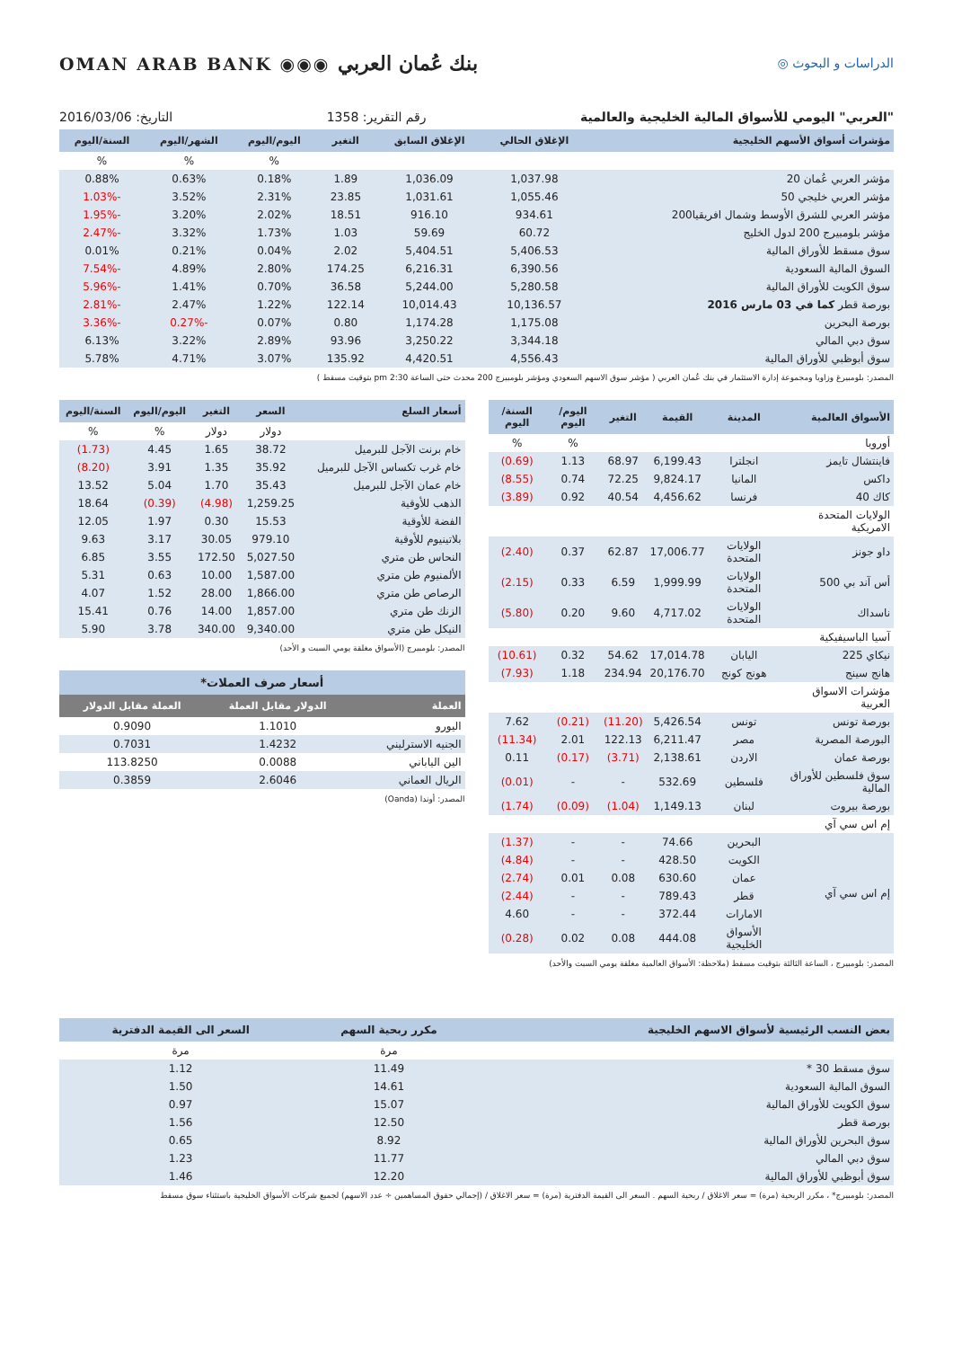OMAN ARAB BANK ◉◉◉ بنك عُمان العربي
◎ الدراسات و البحوث
التاريخ: 2016/03/06 رقم التقرير: 1358 "العربي" اليومي للأسواق المالية الخليجية والعالمية
| مؤشرات أسواق الأسهم الخليجية | الإغلاق الحالي | الإغلاق السابق | التغير | اليوم/اليوم | الشهر/اليوم | السنة/اليوم |
| --- | --- | --- | --- | --- | --- | --- |
| | | | | % | % | % |
| مؤشر العربي عُمان 20 | 1,037.98 | 1,036.09 | 1.89 | 0.18% | 0.63% | 0.88% |
| مؤشر العربي خليجي 50 | 1,055.46 | 1,031.61 | 23.85 | 2.31% | 3.52% | -1.03% |
| مؤشر العربي للشرق الأوسط وشمال افريقيا200 | 934.61 | 916.10 | 18.51 | 2.02% | 3.20% | -1.95% |
| مؤشر بلومبيرج 200 لدول الخليج | 60.72 | 59.69 | 1.03 | 1.73% | 3.32% | -2.47% |
| سوق مسقط للأوراق المالية | 5,406.53 | 5,404.51 | 2.02 | 0.04% | 0.21% | 0.01% |
| السوق المالية السعودية | 6,390.56 | 6,216.31 | 174.25 | 2.80% | 4.89% | -7.54% |
| سوق الكويت للأوراق المالية | 5,280.58 | 5,244.00 | 36.58 | 0.70% | 1.41% | -5.96% |
| بورصة قطر كما في 03 مارس 2016 | 10,136.57 | 10,014.43 | 122.14 | 1.22% | 2.47% | -2.81% |
| بورصة البحرين | 1,175.08 | 1,174.28 | 0.80 | 0.07% | -0.27% | -3.36% |
| سوق دبي المالي | 3,344.18 | 3,250.22 | 93.96 | 2.89% | 3.22% | 6.13% |
| سوق أبوظبي للأوراق المالية | 4,556.43 | 4,420.51 | 135.92 | 3.07% | 4.71% | 5.78% |
المصدر: بلومبيرغ وزاويا ومجموعة إدارة الاستثمار في بنك عُمان العربي ( مؤشر سوق الاسهم السعودي ومؤشر بلومبيرج 200 محدث حتى الساعة 2:30 pm بتوقيت مسقط )
| الأسواق العالمية | المدينة | القيمة | التغير | اليوم/اليوم | السنة/اليوم |
| --- | --- | --- | --- | --- | --- |
| أوروبا | | | | % | % |
| فاينتشال تايمز | انجلترا | 6,199.43 | 68.97 | 1.13 | (0.69) |
| داكس | المانيا | 9,824.17 | 72.25 | 0.74 | (8.55) |
| كاك 40 | فرنسا | 4,456.62 | 40.54 | 0.92 | (3.89) |
| الولايات المتحدة الامريكية | | | | | |
| داو جونز | الولايات المتحدة | 17,006.77 | 62.87 | 0.37 | (2.40) |
| أس آند بي 500 | الولايات المتحدة | 1,999.99 | 6.59 | 0.33 | (2.15) |
| ناسداك | الولايات المتحدة | 4,717.02 | 9.60 | 0.20 | (5.80) |
| آسيا الباسيفيكية | | | | | |
| نيكاي 225 | اليابان | 17,014.78 | 54.62 | 0.32 | (10.61) |
| هانج سينج | هونج كونج | 20,176.70 | 234.94 | 1.18 | (7.93) |
| مؤشرات الاسواق العربية | | | | | |
| بورصة تونس | تونس | 5,426.54 | (11.20) | (0.21) | 7.62 |
| البورصة المصرية | مصر | 6,211.47 | 122.13 | 2.01 | (11.34) |
| بورصة عمان | الاردن | 2,138.61 | (3.71) | (0.17) | 0.11 |
| سوق فلسطين للأوراق المالية | فلسطين | 532.69 | - | - | (0.01) |
| بورصة بيروت | لبنان | 1,149.13 | (1.04) | (0.09) | (1.74) |
| إم اس سي آي | | | | | |
| إم اس سي آي | البحرين | 74.66 | - | - | (1.37) |
| | الكويت | 428.50 | - | - | (4.84) |
| | عمان | 630.60 | 0.08 | 0.01 | (2.74) |
| | قطر | 789.43 | - | - | (2.44) |
| | الامارات | 372.44 | - | - | 4.60 |
| | الأسواق الخليجية | 444.08 | 0.08 | 0.02 | (0.28) |
المصدر: بلومبيرج ، الساعة الثالثة بتوقيت مسقط (ملاحظة: الأسواق العالمية مغلقة يومي السبت والأحد)
| أسعار السلع | السعر | التغير | اليوم/اليوم | السنة/اليوم |
| --- | --- | --- | --- | --- |
| | دولار | دولار | % | % |
| خام برنت الآجل للبرميل | 38.72 | 1.65 | 4.45 | (1.73) |
| خام غرب تكساس الآجل للبرميل | 35.92 | 1.35 | 3.91 | (8.20) |
| خام عمان الآجل للبرميل | 35.43 | 1.70 | 5.04 | 13.52 |
| الذهب للأوقية | 1,259.25 | (4.98) | (0.39) | 18.64 |
| الفضة للأوقية | 15.53 | 0.30 | 1.97 | 12.05 |
| بلاتينيوم للأوقية | 979.10 | 30.05 | 3.17 | 9.63 |
| النحاس طن متري | 5,027.50 | 172.50 | 3.55 | 6.85 |
| الألمنيوم طن متري | 1,587.00 | 10.00 | 0.63 | 5.31 |
| الرصاص طن متري | 1,866.00 | 28.00 | 1.52 | 4.07 |
| الزنك طن متري | 1,857.00 | 14.00 | 0.76 | 15.41 |
| النيكل طن متري | 9,340.00 | 340.00 | 3.78 | 5.90 |
المصدر: بلومبيرج (الأسواق مغلقة يومي السبت و الأحد)
| أسعار صرف العملات* | | |
| --- | --- | --- |
| العملة | الدولار مقابل العملة | العملة مقابل الدولار |
| اليورو | 1.1010 | 0.9090 |
| الجنيه الاسترليني | 1.4232 | 0.7031 |
| الين الياباني | 0.0088 | 113.8250 |
| الريال العماني | 2.6046 | 0.3859 |
المصدر: أوندا (Oanda)
| بعض النسب الرئيسية لأسواق الاسهم الخليجية | مكرر ربحية السهم | السعر الى القيمة الدفترية |
| --- | --- | --- |
| | مرة | مرة |
| سوق مسقط 30 * | 11.49 | 1.12 |
| السوق المالية السعودية | 14.61 | 1.50 |
| سوق الكويت للأوراق المالية | 15.07 | 0.97 |
| بورصة قطر | 12.50 | 1.56 |
| سوق البحرين للأوراق المالية | 8.92 | 0.65 |
| سوق دبي المالي | 11.77 | 1.23 |
| سوق أبوظبي للأوراق المالية | 12.20 | 1.46 |
المصدر: بلومبيرج* ، مكرر الربحية (مرة) = سعر الاغلاق / ربحية السهم . السعر الى القيمة الدفترية (مرة) = سعر الاغلاق / (إجمالي حقوق المساهمين ÷ عدد الاسهم) لجميع شركات الأسواق الخليجية باستثناء سوق مسقط